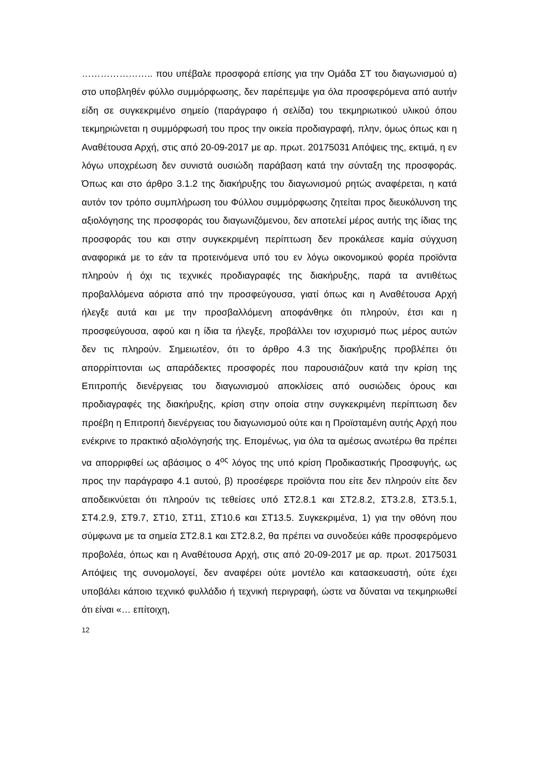………………….. που υπέβαλε προσφορά επίσης για την Ομάδα ΣΤ του διαγωνισμού α) στο υποβληθέν φύλλο συμμόρφωσης, δεν παρέπεμψε για όλα προσφερόμενα από αυτήν είδη σε συγκεκριμένο σημείο (παράγραφο ή σελίδα) του τεκμηριωτικού υλικού όπου τεκμηριώνεται η συμμόρφωσή του προς την οικεία προδιαγραφή, πλην, όμως όπως και η Αναθέτουσα Αρχή, στις από 20-09-2017 με αρ. πρωτ. 20175031 Απόψεις της, εκτιμά, η εν λόγω υποχρέωση δεν συνιστά ουσιώδη παράβαση κατά την σύνταξη της προσφοράς. Όπως και στο άρθρο 3.1.2 της διακήρυξης του διαγωνισμού ρητώς αναφέρεται, η κατά αυτόν τον τρόπο συμπλήρωση του Φύλλου συμμόρφωσης ζητείται προς διευκόλυνση της αξιολόγησης της προσφοράς του διαγωνιζόμενου, δεν αποτελεί μέρος αυτής της ίδιας της προσφοράς του και στην συγκεκριμένη περίπτωση δεν προκάλεσε καμία σύγχυση αναφορικά με το εάν τα προτεινόμενα υπό του εν λόγω οικονομικού φορέα προϊόντα πληρούν ή όχι τις τεχνικές προδιαγραφές της διακήρυξης, παρά τα αντιθέτως προβαλλόμενα αόριστα από την προσφεύγουσα, γιατί όπως και η Αναθέτουσα Αρχή ήλεγξε αυτά και με την προσβαλλόμενη αποφάνθηκε ότι πληρούν, έτσι και η προσφεύγουσα, αφού και η ίδια τα ήλεγξε, προβάλλει τον ισχυρισμό πως μέρος αυτών δεν τις πληρούν. Σημειωτέον, ότι το άρθρο 4.3 της διακήρυξης προβλέπει ότι απορρίπτονται ως απαράδεκτες προσφορές που παρουσιάζουν κατά την κρίση της Επιτροπής διενέργειας του διαγωνισμού αποκλίσεις από ουσιώδεις όρους και προδιαγραφές της διακήρυξης, κρίση στην οποία στην συγκεκριμένη περίπτωση δεν προέβη η Επιτροπή διενέργειας του διαγωνισμού ούτε και η Προϊσταμένη αυτής Αρχή που ενέκρινε το πρακτικό αξιολόγησής της. Επομένως, για όλα τα αμέσως ανωτέρω θα πρέπει να απορριφθεί ως αβάσιμος ο 4<sup>ος</sup> λόγος της υπό κρίση Προδικαστικής Προσφυγής, ως προς την παράγραφο 4.1 αυτού, β) προσέφερε προϊόντα που είτε δεν πληρούν είτε δεν αποδεικνύεται ότι πληρούν τις τεθείσες υπό ΣΤ2.8.1 και ΣΤ2.8.2, ΣΤ3.2.8, ΣΤ3.5.1, ΣΤ4.2.9, ΣΤ9.7, ΣΤ10, ΣΤ11, ΣΤ10.6 και ΣΤ13.5. Συγκεκριμένα, 1) για την οθόνη που σύμφωνα με τα σημεία ΣΤ2.8.1 και ΣΤ2.8.2, θα πρέπει να συνοδεύει κάθε προσφερόμενο προβολέα, όπως και η Αναθέτουσα Αρχή, στις από 20-09-2017 με αρ. πρωτ. 20175031 Απόψεις της συνομολογεί, δεν αναφέρει ούτε μοντέλο και κατασκευαστή, ούτε έχει υποβάλει κάποιο τεχνικό φυλλάδιο ή τεχνική περιγραφή, ώστε να δύναται να τεκμηριωθεί ότι είναι «… επίτοιχη,
12